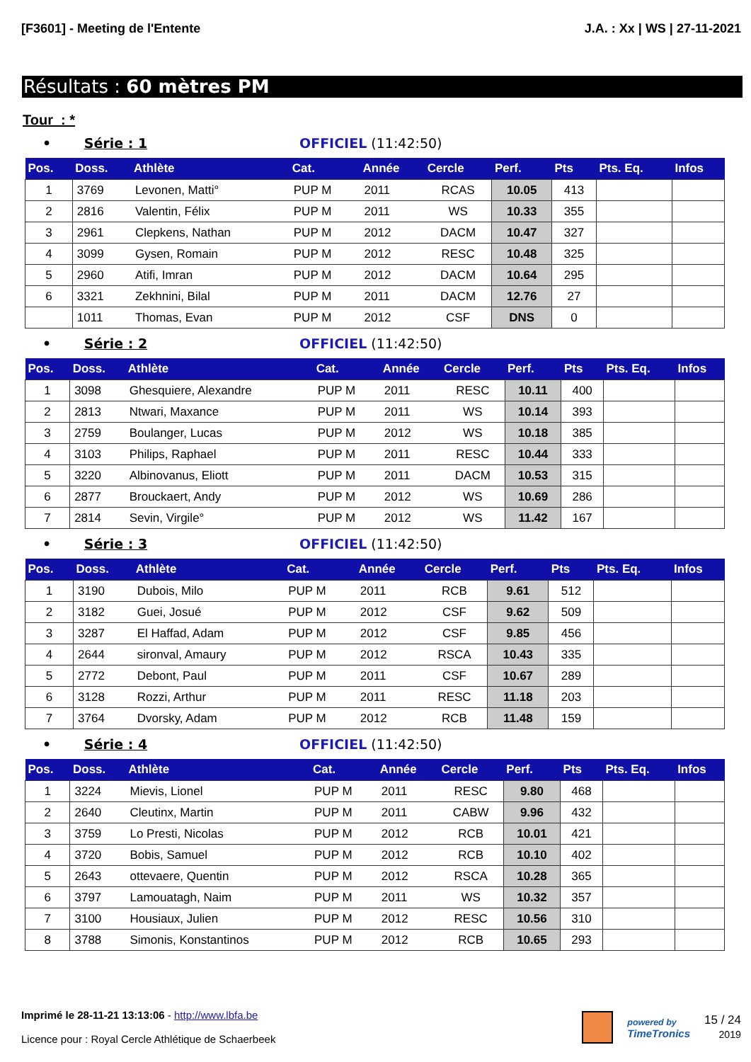[F3601] - Meeting de l'Entente J.A. : Xx | WS | 27-11-2021
Résultats : 60 mètres PM
Tour : *
• Série : 1 OFFICIEL (11:42:50)
| Pos. | Doss. | Athlète | Cat. | Année | Cercle | Perf. | Pts | Pts. Eq. | Infos |
| --- | --- | --- | --- | --- | --- | --- | --- | --- | --- |
| 1 | 3769 | Levonen, Matti° | PUP M | 2011 | RCAS | 10.05 | 413 | | |
| 2 | 2816 | Valentin, Félix | PUP M | 2011 | WS | 10.33 | 355 | | |
| 3 | 2961 | Clepkens, Nathan | PUP M | 2012 | DACM | 10.47 | 327 | | |
| 4 | 3099 | Gysen, Romain | PUP M | 2012 | RESC | 10.48 | 325 | | |
| 5 | 2960 | Atifi, Imran | PUP M | 2012 | DACM | 10.64 | 295 | | |
| 6 | 3321 | Zekhnini, Bilal | PUP M | 2011 | DACM | 12.76 | 27 | | |
| | 1011 | Thomas, Evan | PUP M | 2012 | CSF | DNS | 0 | | |
• Série : 2 OFFICIEL (11:42:50)
| Pos. | Doss. | Athlète | Cat. | Année | Cercle | Perf. | Pts | Pts. Eq. | Infos |
| --- | --- | --- | --- | --- | --- | --- | --- | --- | --- |
| 1 | 3098 | Ghesquiere, Alexandre | PUP M | 2011 | RESC | 10.11 | 400 | | |
| 2 | 2813 | Ntwari, Maxance | PUP M | 2011 | WS | 10.14 | 393 | | |
| 3 | 2759 | Boulanger, Lucas | PUP M | 2012 | WS | 10.18 | 385 | | |
| 4 | 3103 | Philips, Raphael | PUP M | 2011 | RESC | 10.44 | 333 | | |
| 5 | 3220 | Albinovanus, Eliott | PUP M | 2011 | DACM | 10.53 | 315 | | |
| 6 | 2877 | Brouckaert, Andy | PUP M | 2012 | WS | 10.69 | 286 | | |
| 7 | 2814 | Sevin, Virgile° | PUP M | 2012 | WS | 11.42 | 167 | | |
• Série : 3 OFFICIEL (11:42:50)
| Pos. | Doss. | Athlète | Cat. | Année | Cercle | Perf. | Pts | Pts. Eq. | Infos |
| --- | --- | --- | --- | --- | --- | --- | --- | --- | --- |
| 1 | 3190 | Dubois, Milo | PUP M | 2011 | RCB | 9.61 | 512 | | |
| 2 | 3182 | Guei, Josué | PUP M | 2012 | CSF | 9.62 | 509 | | |
| 3 | 3287 | El Haffad, Adam | PUP M | 2012 | CSF | 9.85 | 456 | | |
| 4 | 2644 | sironval, Amaury | PUP M | 2012 | RSCA | 10.43 | 335 | | |
| 5 | 2772 | Debont, Paul | PUP M | 2011 | CSF | 10.67 | 289 | | |
| 6 | 3128 | Rozzi, Arthur | PUP M | 2011 | RESC | 11.18 | 203 | | |
| 7 | 3764 | Dvorsky, Adam | PUP M | 2012 | RCB | 11.48 | 159 | | |
• Série : 4 OFFICIEL (11:42:50)
| Pos. | Doss. | Athlète | Cat. | Année | Cercle | Perf. | Pts | Pts. Eq. | Infos |
| --- | --- | --- | --- | --- | --- | --- | --- | --- | --- |
| 1 | 3224 | Mievis, Lionel | PUP M | 2011 | RESC | 9.80 | 468 | | |
| 2 | 2640 | Cleutinx, Martin | PUP M | 2011 | CABW | 9.96 | 432 | | |
| 3 | 3759 | Lo Presti, Nicolas | PUP M | 2012 | RCB | 10.01 | 421 | | |
| 4 | 3720 | Bobis, Samuel | PUP M | 2012 | RCB | 10.10 | 402 | | |
| 5 | 2643 | ottevaere, Quentin | PUP M | 2012 | RSCA | 10.28 | 365 | | |
| 6 | 3797 | Lamouatagh, Naim | PUP M | 2011 | WS | 10.32 | 357 | | |
| 7 | 3100 | Housiaux, Julien | PUP M | 2012 | RESC | 10.56 | 310 | | |
| 8 | 3788 | Simonis, Konstantinos | PUP M | 2012 | RCB | 10.65 | 293 | | |
Imprimé le 28-11-21 13:13:06 - http://www.lbfa.be
Licence pour : Royal Cercle Athlétique de Schaerbeek
powered by
TimeTronics
15 / 24
2019